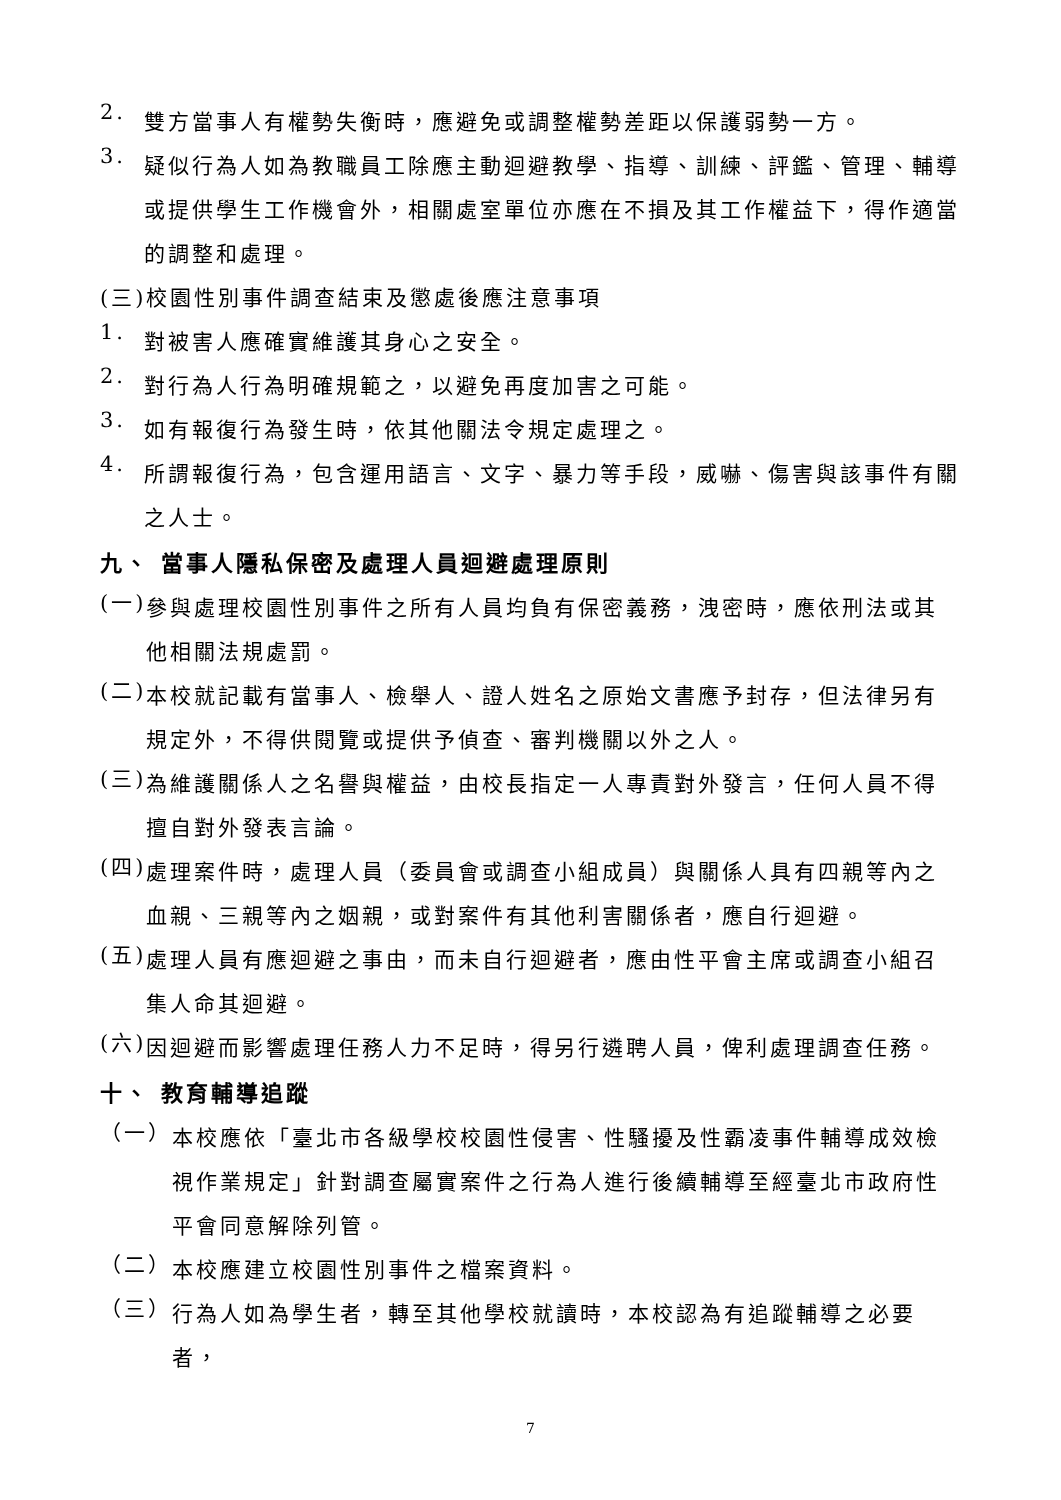2.
雙方當事人有權勢失衡時，應避免或調整權勢差距以保護弱勢一方。
3.
疑似行為人如為教職員工除應主動迴避教學、指導、訓練、評鑑、管理、輔導或提供學生工作機會外，相關處室單位亦應在不損及其工作權益下，得作適當的調整和處理。
(三)校園性別事件調查結束及懲處後應注意事項
1.
對被害人應確實維護其身心之安全。
2.
對行為人行為明確規範之，以避免再度加害之可能。
3.
如有報復行為發生時，依其他關法令規定處理之。
4.
所謂報復行為，包含運用語言、文字、暴力等手段，威嚇、傷害與該事件有關之人士。
九、 當事人隱私保密及處理人員迴避處理原則
(一)
參與處理校園性別事件之所有人員均負有保密義務，洩密時，應依刑法或其他相關法規處罰。
(二)
本校就記載有當事人、檢舉人、證人姓名之原始文書應予封存，但法律另有規定外，不得供閱覽或提供予偵查、審判機關以外之人。
(三)
為維護關係人之名譽與權益，由校長指定一人專責對外發言，任何人員不得擅自對外發表言論。
(四)
處理案件時，處理人員（委員會或調查小組成員）與關係人具有四親等內之血親、三親等內之姻親，或對案件有其他利害關係者，應自行迴避。
(五)
處理人員有應迴避之事由，而未自行迴避者，應由性平會主席或調查小組召集人命其迴避。
(六)
因迴避而影響處理任務人力不足時，得另行遴聘人員，俾利處理調查任務。
十、 教育輔導追蹤
（一）
本校應依「臺北市各級學校校園性侵害、性騷擾及性霸凌事件輔導成效檢視作業規定」針對調查屬實案件之行為人進行後續輔導至經臺北市政府性平會同意解除列管。
（二）
本校應建立校園性別事件之檔案資料。
（三）
行為人如為學生者，轉至其他學校就讀時，本校認為有追蹤輔導之必要者，
7